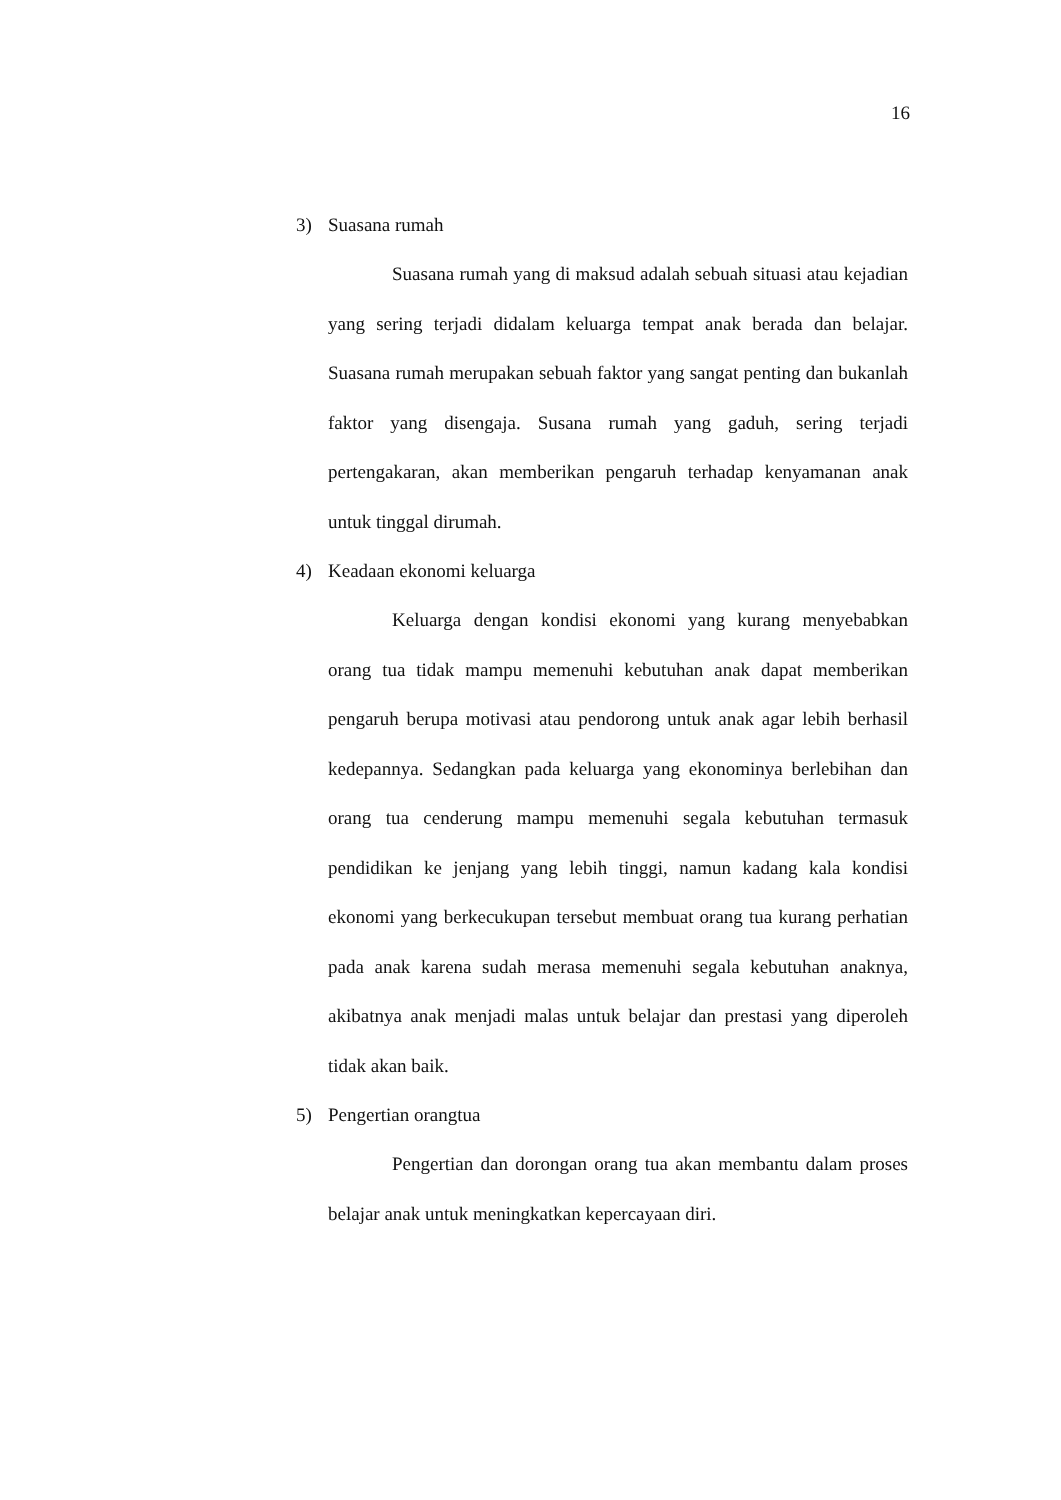16
3) Suasana rumah
Suasana rumah yang di maksud adalah sebuah situasi atau kejadian yang sering terjadi didalam keluarga tempat anak berada dan belajar. Suasana rumah merupakan sebuah faktor yang sangat penting dan bukanlah faktor yang disengaja. Susana rumah yang gaduh, sering terjadi pertengakaran, akan memberikan pengaruh terhadap kenyamanan anak untuk tinggal dirumah.
4) Keadaan ekonomi keluarga
Keluarga dengan kondisi ekonomi yang kurang menyebabkan orang tua tidak mampu memenuhi kebutuhan anak dapat memberikan pengaruh berupa motivasi atau pendorong untuk anak agar lebih berhasil kedepannya. Sedangkan pada keluarga yang ekonominya berlebihan dan orang tua cenderung mampu memenuhi segala kebutuhan termasuk pendidikan ke jenjang yang lebih tinggi, namun kadang kala kondisi ekonomi yang berkecukupan tersebut membuat orang tua kurang perhatian pada anak karena sudah merasa memenuhi segala kebutuhan anaknya, akibatnya anak menjadi malas untuk belajar dan prestasi yang diperoleh tidak akan baik.
5) Pengertian orangtua
Pengertian dan dorongan orang tua akan membantu dalam proses belajar anak untuk meningkatkan kepercayaan diri.